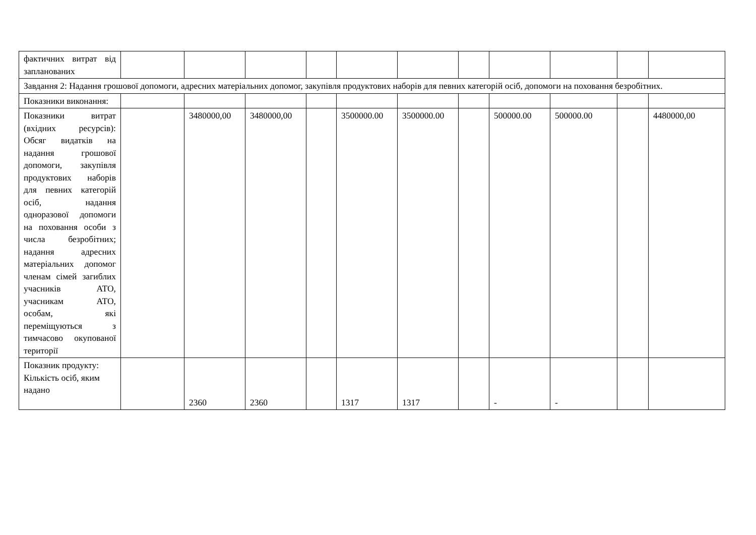| фактичних витрат від запланованих | | | | | | | | | | | |
| Завдання 2: Надання грошової допомоги, адресних матеріальних допомог, закупівля продуктових наборів для певних категорій осіб, допомоги на поховання безробітних. | | | | | | | | | | | |
| Показники виконання: | | | | | | | | | | | |
| Показники витрат (вхідних ресурсів): Обсяг видатків на надання грошової допомоги, закупівля продуктових наборів для певних категорій осіб, надання одноразової допомоги на поховання особи з числа безробітних; надання адресних матеріальних допомог членам сімей загиблих учасників АТО, учасникам АТО, особам, які переміщуються з тимчасово окупованої території | | 3480000,00 | 3480000,00 | | 3500000.00 | 3500000.00 | | 500000.00 | 500000.00 | | 4480000,00 |
| Показник продукту: Кількість осіб, яким надано | | 2360 | 2360 | | 1317 | 1317 | | - | - | | |